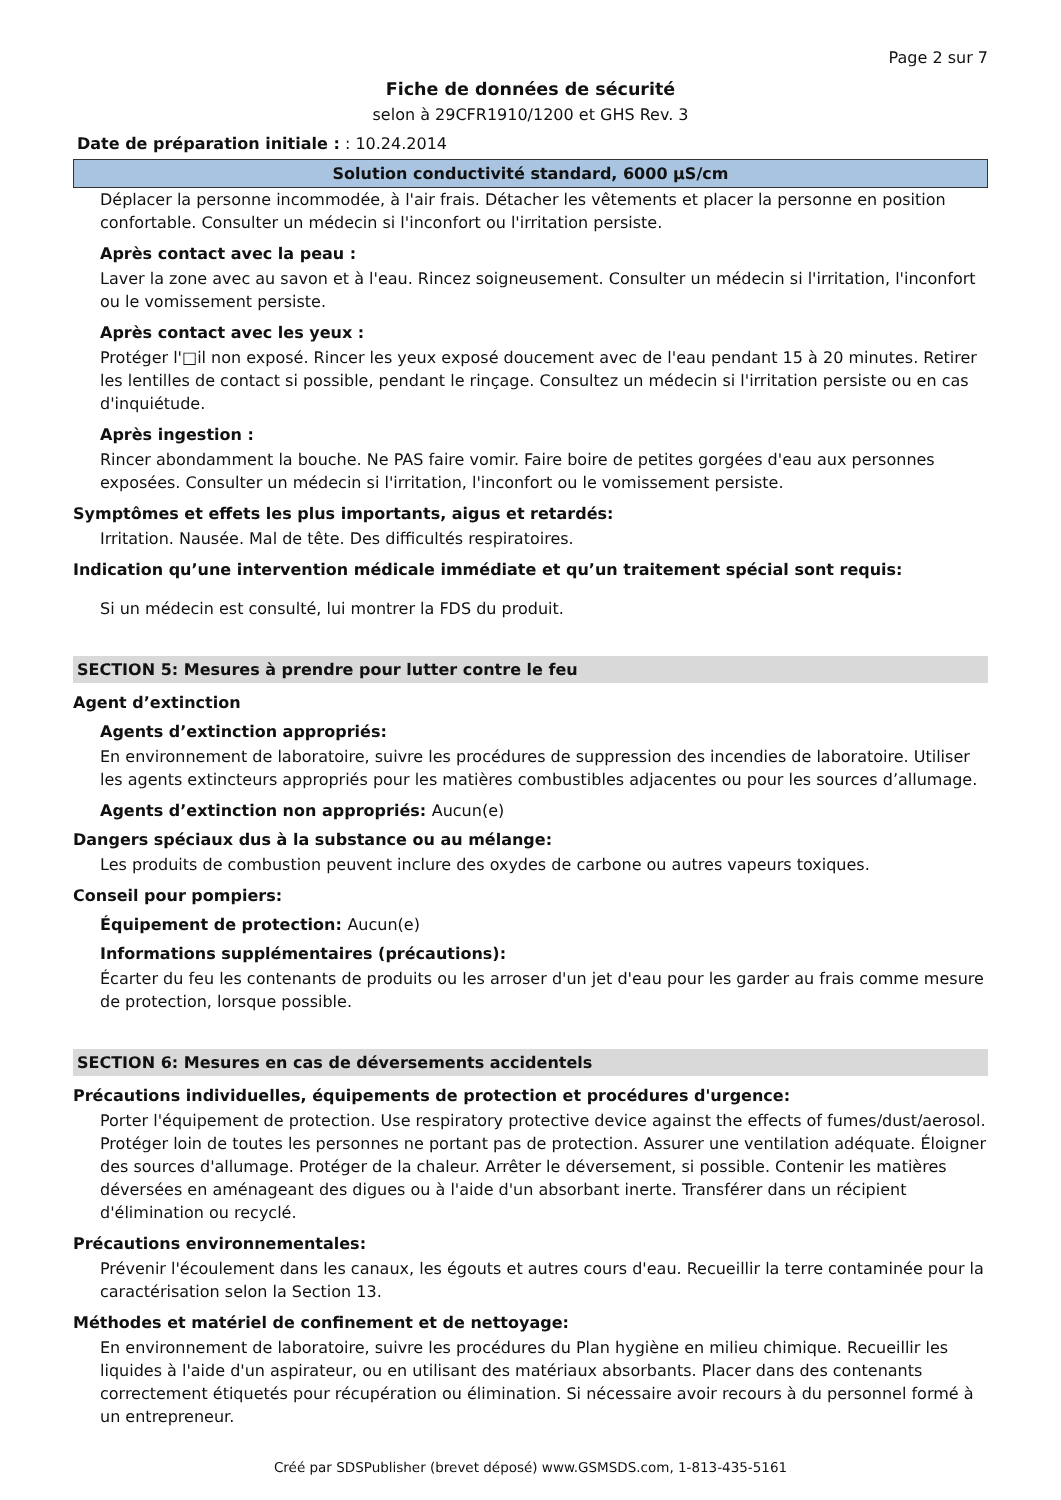Page 2 sur 7
Fiche de données de sécurité
selon à 29CFR1910/1200 et GHS Rev. 3
Date de préparation initiale : : 10.24.2014
Solution conductivité standard, 6000 µS/cm
Déplacer la personne incommodée, à l'air frais. Détacher les vêtements et placer la personne en position confortable. Consulter un médecin si l'inconfort ou l'irritation persiste.
Après contact avec la peau :
Laver la zone avec au savon et à l'eau. Rincez soigneusement. Consulter un médecin si l'irritation, l'inconfort ou le vomissement persiste.
Après contact avec les yeux :
Protéger l'□il non exposé. Rincer les yeux exposé doucement avec de l'eau pendant 15 à 20 minutes. Retirer les lentilles de contact si possible, pendant le rinçage. Consultez un médecin si l'irritation persiste ou en cas d'inquiétude.
Après ingestion :
Rincer abondamment la bouche. Ne PAS faire vomir. Faire boire de petites gorgées d'eau aux personnes exposées. Consulter un médecin si l'irritation, l'inconfort ou le vomissement persiste.
Symptômes et effets les plus importants, aigus et retardés:
Irritation. Nausée. Mal de tête. Des difficultés respiratoires.
Indication qu’une intervention médicale immédiate et qu’un traitement spécial sont requis:
Si un médecin est consulté, lui montrer la FDS du produit.
SECTION 5: Mesures à prendre pour lutter contre le feu
Agent d’extinction
Agents d’extinction appropriés:
En environnement de laboratoire, suivre les procédures de suppression des incendies de laboratoire. Utiliser les agents extincteurs appropriés pour les matières combustibles adjacentes ou pour les sources d’allumage.
Agents d’extinction non appropriés: Aucun(e)
Dangers spéciaux dus à la substance ou au mélange:
Les produits de combustion peuvent inclure des oxydes de carbone ou autres vapeurs toxiques.
Conseil pour pompiers:
Équipement de protection: Aucun(e)
Informations supplémentaires (précautions):
Écarter du feu les contenants de produits ou les arroser d'un jet d'eau pour les garder au frais comme mesure de protection, lorsque possible.
SECTION 6: Mesures en cas de déversements accidentels
Précautions individuelles, équipements de protection et procédures d'urgence:
Porter l'équipement de protection. Use respiratory protective device against the effects of fumes/dust/aerosol. Protéger loin de toutes les personnes ne portant pas de protection. Assurer une ventilation adéquate. Éloigner des sources d'allumage. Protéger de la chaleur. Arrêter le déversement, si possible. Contenir les matières déversées en aménageant des digues ou à l'aide d'un absorbant inerte. Transférer dans un récipient d'élimination ou recyclé.
Précautions environnementales:
Prévenir l'écoulement dans les canaux, les égouts et autres cours d'eau. Recueillir la terre contaminée pour la caractérisation selon la Section 13.
Méthodes et matériel de confinement et de nettoyage:
En environnement de laboratoire, suivre les procédures du Plan hygiène en milieu chimique. Recueillir les liquides à l'aide d'un aspirateur, ou en utilisant des matériaux absorbants. Placer dans des contenants correctement étiquetés pour récupération ou élimination. Si nécessaire avoir recours à du personnel formé à un entrepreneur.
Créé par SDSPublisher (brevet déposé) www.GSMSDS.com, 1-813-435-5161